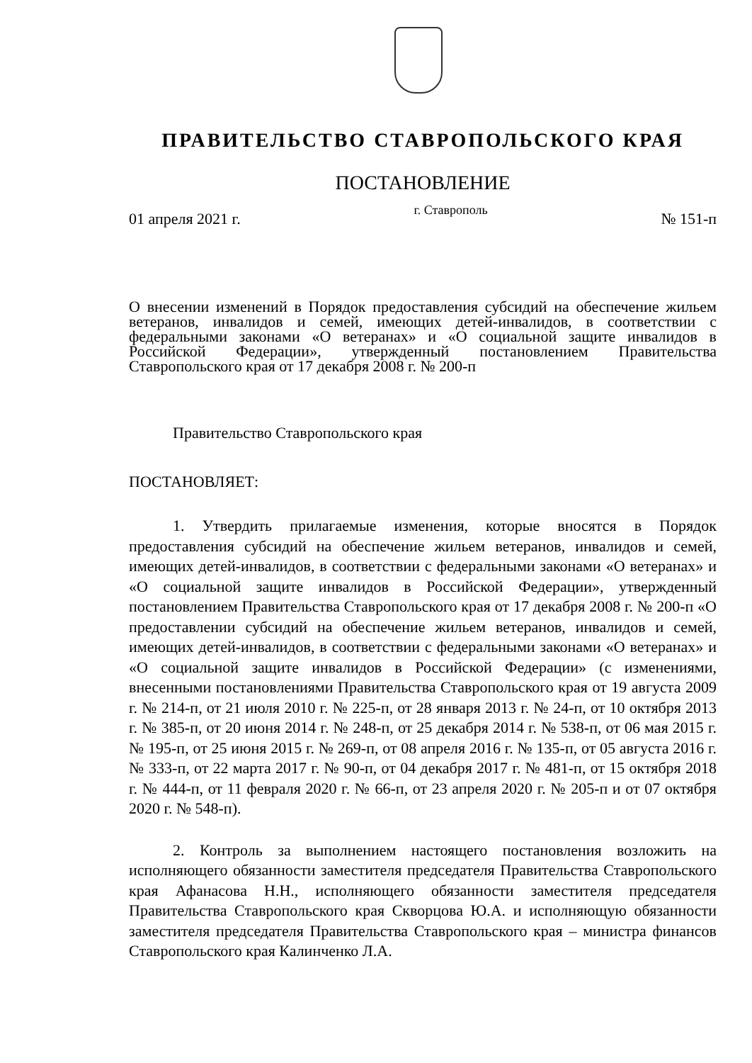ПРАВИТЕЛЬСТВО СТАВРОПОЛЬСКОГО КРАЯ
ПОСТАНОВЛЕНИЕ
01 апреля 2021 г. г. Ставрополь № 151-п
О внесении изменений в Порядок предоставления субсидий на обеспечение жильем ветеранов, инвалидов и семей, имеющих детей-инвалидов, в соответствии с федеральными законами «О ветеранах» и «О социальной защите инвалидов в Российской Федерации», утвержденный постановлением Правительства Ставропольского края от 17 декабря 2008 г. № 200-п
Правительство Ставропольского края
ПОСТАНОВЛЯЕТ:
1. Утвердить прилагаемые изменения, которые вносятся в Порядок предоставления субсидий на обеспечение жильем ветеранов, инвалидов и семей, имеющих детей-инвалидов, в соответствии с федеральными законами «О ветеранах» и «О социальной защите инвалидов в Российской Федерации», утвержденный постановлением Правительства Ставропольского края от 17 декабря 2008 г. № 200-п «О предоставлении субсидий на обеспечение жильем ветеранов, инвалидов и семей, имеющих детей-инвалидов, в соответствии с федеральными законами «О ветеранах» и «О социальной защите инвалидов в Российской Федерации» (с изменениями, внесенными постановлениями Правительства Ставропольского края от 19 августа 2009 г. № 214-п, от 21 июля 2010 г. № 225-п, от 28 января 2013 г. № 24-п, от 10 октября 2013 г. № 385-п, от 20 июня 2014 г. № 248-п, от 25 декабря 2014 г. № 538-п, от 06 мая 2015 г. № 195-п, от 25 июня 2015 г. № 269-п, от 08 апреля 2016 г. № 135-п, от 05 августа 2016 г. № 333-п, от 22 марта 2017 г. № 90-п, от 04 декабря 2017 г. № 481-п, от 15 октября 2018 г. № 444-п, от 11 февраля 2020 г. № 66-п, от 23 апреля 2020 г. № 205-п и от 07 октября 2020 г. № 548-п).
2. Контроль за выполнением настоящего постановления возложить на исполняющего обязанности заместителя председателя Правительства Ставропольского края Афанасова Н.Н., исполняющего обязанности заместителя председателя Правительства Ставропольского края Скворцова Ю.А. и исполняющую обязанности заместителя председателя Правительства Ставропольского края – министра финансов Ставропольского края Калинченко Л.А.